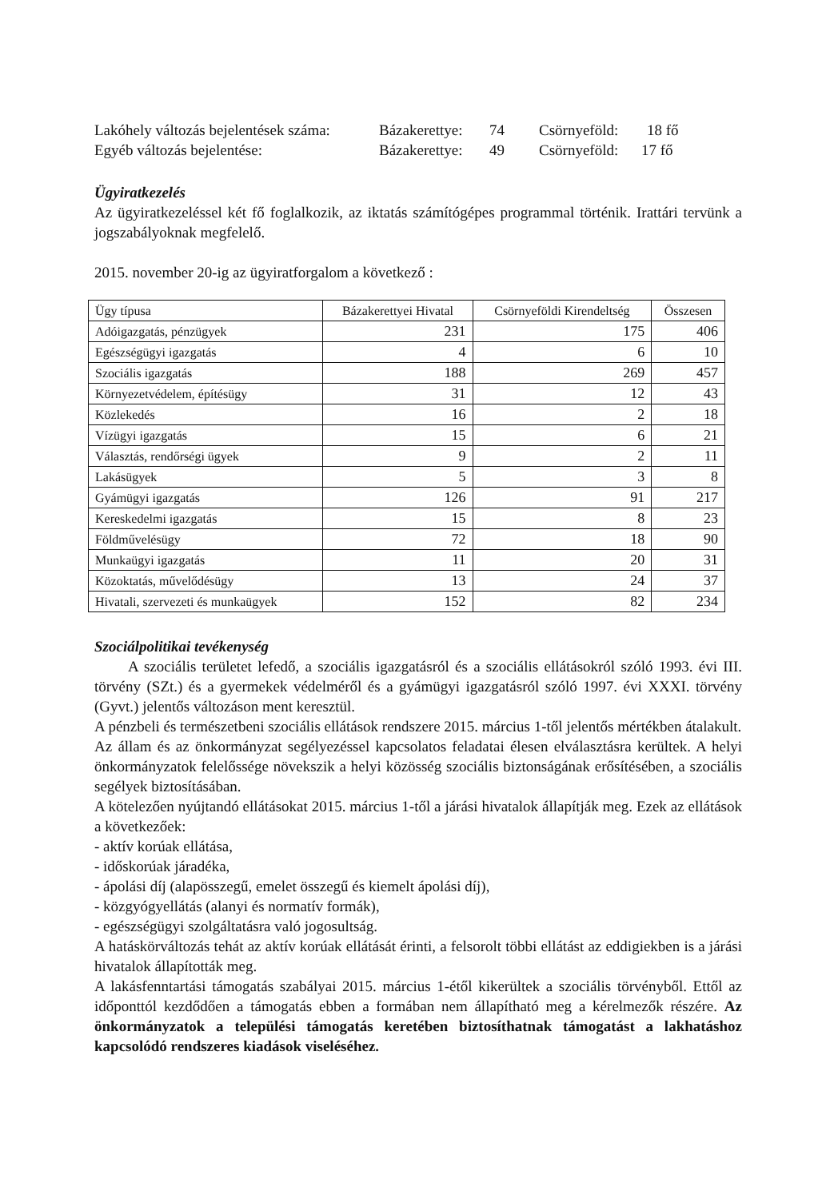Lakóhely változás bejelentések száma: Bázakerettye: 74 Csörnyeföld: 18 fő
Egyéb változás bejelentése: Bázakerettye: 49 Csörnyeföld: 17 fő
Ügyiratkezelés
Az ügyiratkezeléssel két fő foglalkozik, az iktatás számítógépes programmal történik. Irattári tervünk a jogszabályoknak megfelelő.
2015. november 20-ig az ügyiratforgalom a következő :
| Ügy típusa | Bázakerettyei Hivatal | Csörnyeföldi Kirendeltség | Összesen |
| --- | --- | --- | --- |
| Adóigazgatás, pénzügyek | 231 | 175 | 406 |
| Egészségügyi igazgatás | 4 | 6 | 10 |
| Szociális igazgatás | 188 | 269 | 457 |
| Környezetvédelem, építésügy | 31 | 12 | 43 |
| Közlekedés | 16 | 2 | 18 |
| Vízügyi igazgatás | 15 | 6 | 21 |
| Választás, rendőrségi ügyek | 9 | 2 | 11 |
| Lakásügyek | 5 | 3 | 8 |
| Gyámügyi igazgatás | 126 | 91 | 217 |
| Kereskedelmi igazgatás | 15 | 8 | 23 |
| Földművelésügy | 72 | 18 | 90 |
| Munkaügyi igazgatás | 11 | 20 | 31 |
| Közoktatás, művelődésügy | 13 | 24 | 37 |
| Hivatali, szervezeti és munkaügyek | 152 | 82 | 234 |
Szociálpolitikai tevékenység
A szociális területet lefedő, a szociális igazgatásról és a szociális ellátásokról szóló 1993. évi III. törvény (SZt.) és a gyermekek védelméről és a gyámügyi igazgatásról szóló 1997. évi XXXI. törvény (Gyvt.) jelentős változáson ment keresztül.
A pénzbeli és természetbeni szociális ellátások rendszere 2015. március 1-től jelentős mértékben átalakult.
Az állam és az önkormányzat segélyezéssel kapcsolatos feladatai élesen elválasztásra kerültek. A helyi önkormányzatok felelőssége növekszik a helyi közösség szociális biztonságának erősítésében, a szociális segélyek biztosításában.
A kötelezően nyújtandó ellátásokat 2015. március 1-től a járási hivatalok állapítják meg. Ezek az ellátások a következőek:
- aktív korúak ellátása,
- időskorúak járadéka,
- ápolási díj (alapösszegű, emelet összegű és kiemelt ápolási díj),
- közgyógyellátás (alanyi és normatív formák),
- egészségügyi szolgáltatásra való jogosultság.
A hatáskörváltozás tehát az aktív korúak ellátását érinti, a felsorolt többi ellátást az eddigiekben is a járási hivatalok állapították meg.
A lakásfenntartási támogatás szabályai 2015. március 1-étől kikerültek a szociális törvényből. Ettől az időponttól kezdődően a támogatás ebben a formában nem állapítható meg a kérelmezők részére. Az önkormányzatok a települési támogatás keretében biztosíthatnak támogatást a lakhatáshoz kapcsolódó rendszeres kiadások viseléséhez.